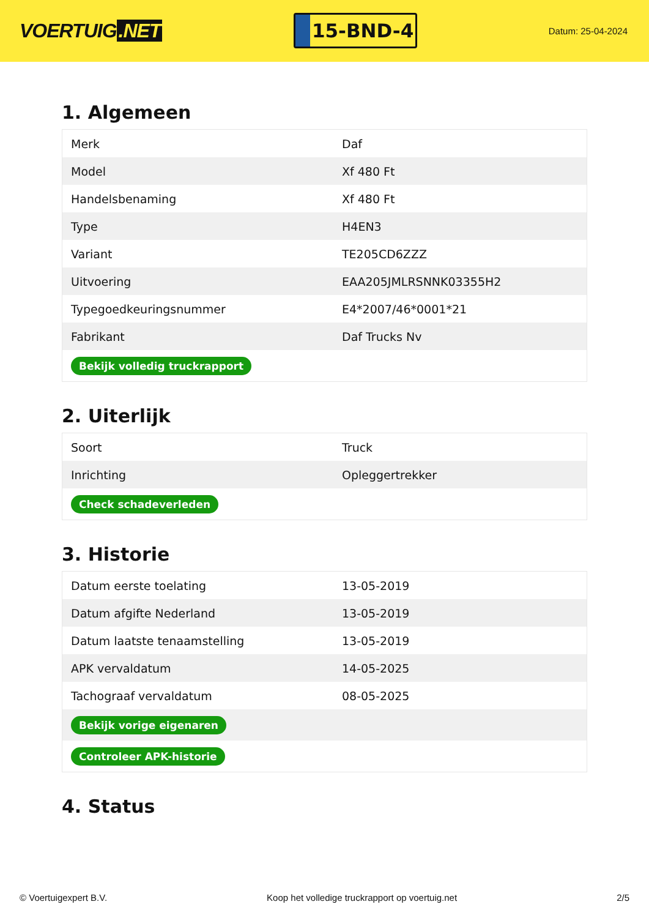VOERTUIG.NET
15-BND-4
Datum: 25-04-2024
1. Algemeen
| Merk | Daf |
| Model | Xf 480 Ft |
| Handelsbenaming | Xf 480 Ft |
| Type | H4EN3 |
| Variant | TE205CD6ZZZ |
| Uitvoering | EAA205JMLRSNNK03355H2 |
| Typegoedkeuringsnummer | E4*2007/46*0001*21 |
| Fabrikant | Daf Trucks Nv |
| Bekijk volledig truckrapport | |
2. Uiterlijk
| Soort | Truck |
| Inrichting | Opleggertrekker |
| Check schadeverleden | |
3. Historie
| Datum eerste toelating | 13-05-2019 |
| Datum afgifte Nederland | 13-05-2019 |
| Datum laatste tenaamstelling | 13-05-2019 |
| APK vervaldatum | 14-05-2025 |
| Tachograaf vervaldatum | 08-05-2025 |
| Bekijk vorige eigenaren | |
| Controleer APK-historie | |
4. Status
© Voertuigexpert B.V. Koop het volledige truckrapport op voertuig.net 2/5